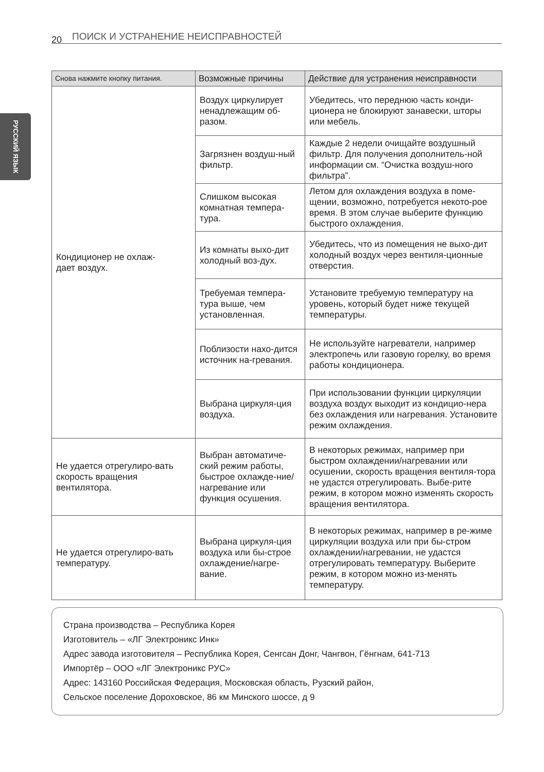20 ПОИСК И УСТРАНЕНИЕ НЕИСПРАВНОСТЕЙ
РУССКИЙ ЯЗЫК
| Снова нажмите кнопку питания. | Возможные причины | Действие для устранения неисправности |
| --- | --- | --- |
| Кондиционер не охлаж- дает воздух. | Воздух циркулирует ненадлежащим об-разом. | Убедитесь, что переднюю часть конди-ционера не блокируют занавески, шторы или мебель. |
| | Загрязнен воздуш-ный фильтр. | Каждые 2 недели очищайте воздушный фильтр. Для получения дополнитель-ной информации см. “Очистка воздуш-ного фильтра”. |
| | Слишком высокая комнатная темпера-тура. | Летом для охлаждения воздуха в поме-щении, возможно, потребуется некото-рое время. В этом случае выберите функцию быстрого охлаждения. |
| | Из комнаты выхо-дит холодный воз-дух. | Убедитесь, что из помещения не выхо-дит холодный воздух через вентиля-ционные отверстия. |
| | Требуемая темпера-тура выше, чем установленная. | Установите требуемую температуру на уровень, который будет ниже текущей температуры. |
| | Поблизости нахо-дится источник на-гревания. | Не используйте нагреватели, например электропечь или газовую горелку, во время работы кондиционера. |
| | Выбрана циркуля-ция воздуха. | При использовании функции циркуляции воздуха воздух выходит из кондицио-нера без охлаждения или нагревания. Установите режим охлаждения. |
| Не удается отрегулиро-вать скорость вращения вентилятора. | Выбран автоматиче-ский режим работы, быстрое охлажде-ние/нагревание или функция осушения. | В некоторых режимах, например при быстром охлаждении/нагревании или осушении, скорость вращения вентиля-тора не удастся отрегулировать. Выбе-рите режим, в котором можно изменять скорость вращения вентилятора. |
| Не удается отрегулиро-вать температуру. | Выбрана циркуля-ция воздуха или бы-строе охлаждение/нагре-вание. | В некоторых режимах, например в ре-жиме циркуляции воздуха или при бы-стром охлаждении/нагревании, не удастся отрегулировать температуру. Выберите режим, в котором можно из-менять температуру. |
Страна производства – Республика Корея
Изготовитель – «ЛГ Электроникс Инк»
Адрес завода изготовителя – Республика Корея, Сенгсан Донг, Чангвон, Гёнгнам, 641-713
Импортёр – ООО «ЛГ Электроникс РУС»
Адрес: 143160 Российская Федерация, Московская область, Рузский район,
Сельское поселение Дороховское, 86 км Минского шоссе, д 9